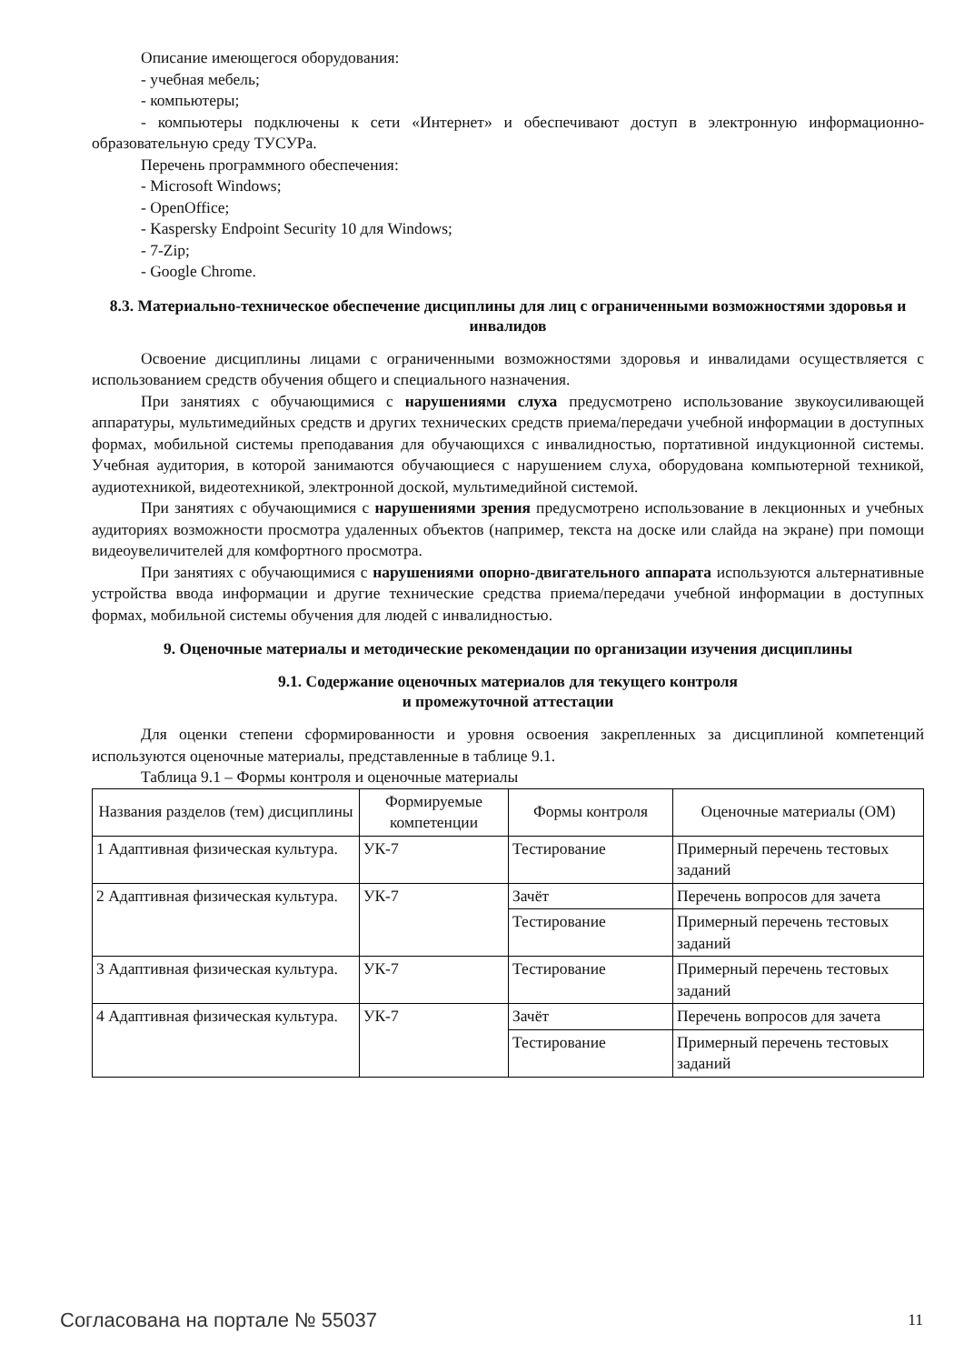Описание имеющегося оборудования:
- учебная мебель;
- компьютеры;
- компьютеры подключены к сети «Интернет» и обеспечивают доступ в электронную информационно-образовательную среду ТУСУРа.
Перечень программного обеспечения:
- Microsoft Windows;
- OpenOffice;
- Kaspersky Endpoint Security 10 для Windows;
- 7-Zip;
- Google Chrome.
8.3. Материально-техническое обеспечение дисциплины для лиц с ограниченными возможностями здоровья и инвалидов
Освоение дисциплины лицами с ограниченными возможностями здоровья и инвалидами осуществляется с использованием средств обучения общего и специального назначения.
При занятиях с обучающимися с нарушениями слуха предусмотрено использование звукоусиливающей аппаратуры, мультимедийных средств и других технических средств приема/передачи учебной информации в доступных формах, мобильной системы преподавания для обучающихся с инвалидностью, портативной индукционной системы. Учебная аудитория, в которой занимаются обучающиеся с нарушением слуха, оборудована компьютерной техникой, аудиотехникой, видеотехникой, электронной доской, мультимедийной системой.
При занятиях с обучающимися с нарушениями зрения предусмотрено использование в лекционных и учебных аудиториях возможности просмотра удаленных объектов (например, текста на доске или слайда на экране) при помощи видеоувеличителей для комфортного просмотра.
При занятиях с обучающимися с нарушениями опорно-двигательного аппарата используются альтернативные устройства ввода информации и другие технические средства приема/передачи учебной информации в доступных формах, мобильной системы обучения для людей с инвалидностью.
9. Оценочные материалы и методические рекомендации по организации изучения дисциплины
9.1. Содержание оценочных материалов для текущего контроля
и промежуточной аттестации
Для оценки степени сформированности и уровня освоения закрепленных за дисциплиной компетенций используются оценочные материалы, представленные в таблице 9.1.
Таблица 9.1 – Формы контроля и оценочные материалы
| Названия разделов (тем) дисциплины | Формируемые компетенции | Формы контроля | Оценочные материалы (ОМ) |
| --- | --- | --- | --- |
| 1 Адаптивная физическая культура. | УК-7 | Тестирование | Примерный перечень тестовых заданий |
| 2 Адаптивная физическая культура. | УК-7 | Зачёт | Перечень вопросов для зачета |
| | | Тестирование | Примерный перечень тестовых заданий |
| 3 Адаптивная физическая культура. | УК-7 | Тестирование | Примерный перечень тестовых заданий |
| 4 Адаптивная физическая культура. | УК-7 | Зачёт | Перечень вопросов для зачета |
| | | Тестирование | Примерный перечень тестовых заданий |
Согласована на портале № 55037 11